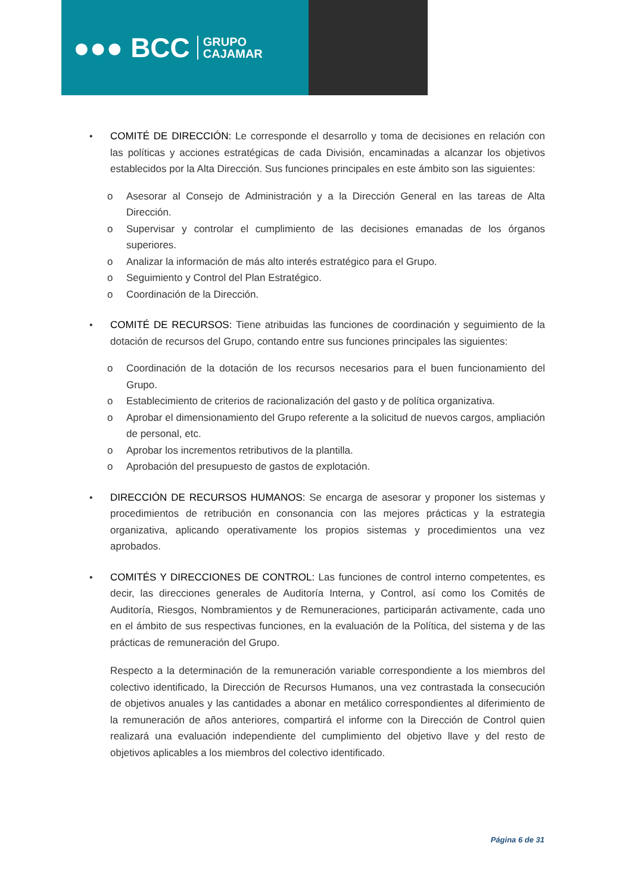●●● BCC GRUPO
CAJAMAR
• COMITÉ DE DIRECCIÓN: Le corresponde el desarrollo y toma de decisiones en relación con las políticas y acciones estratégicas de cada División, encaminadas a alcanzar los objetivos establecidos por la Alta Dirección. Sus funciones principales en este ámbito son las siguientes:
o Asesorar al Consejo de Administración y a la Dirección General en las tareas de Alta Dirección.
o Supervisar y controlar el cumplimiento de las decisiones emanadas de los órganos superiores.
o Analizar la información de más alto interés estratégico para el Grupo.
o Seguimiento y Control del Plan Estratégico.
o Coordinación de la Dirección.
• COMITÉ DE RECURSOS: Tiene atribuidas las funciones de coordinación y seguimiento de la dotación de recursos del Grupo, contando entre sus funciones principales las siguientes:
o Coordinación de la dotación de los recursos necesarios para el buen funcionamiento del Grupo.
o Establecimiento de criterios de racionalización del gasto y de política organizativa.
o Aprobar el dimensionamiento del Grupo referente a la solicitud de nuevos cargos, ampliación de personal, etc.
o Aprobar los incrementos retributivos de la plantilla.
o Aprobación del presupuesto de gastos de explotación.
• DIRECCIÓN DE RECURSOS HUMANOS: Se encarga de asesorar y proponer los sistemas y procedimientos de retribución en consonancia con las mejores prácticas y la estrategia organizativa, aplicando operativamente los propios sistemas y procedimientos una vez aprobados.
• COMITÉS Y DIRECCIONES DE CONTROL: Las funciones de control interno competentes, es decir, las direcciones generales de Auditoría Interna, y Control, así como los Comités de Auditoría, Riesgos, Nombramientos y de Remuneraciones, participarán activamente, cada uno en el ámbito de sus respectivas funciones, en la evaluación de la Política, del sistema y de las prácticas de remuneración del Grupo.
Respecto a la determinación de la remuneración variable correspondiente a los miembros del colectivo identificado, la Dirección de Recursos Humanos, una vez contrastada la consecución de objetivos anuales y las cantidades a abonar en metálico correspondientes al diferimiento de la remuneración de años anteriores, compartirá el informe con la Dirección de Control quien realizará una evaluación independiente del cumplimiento del objetivo llave y del resto de objetivos aplicables a los miembros del colectivo identificado.
Página 6 de 31